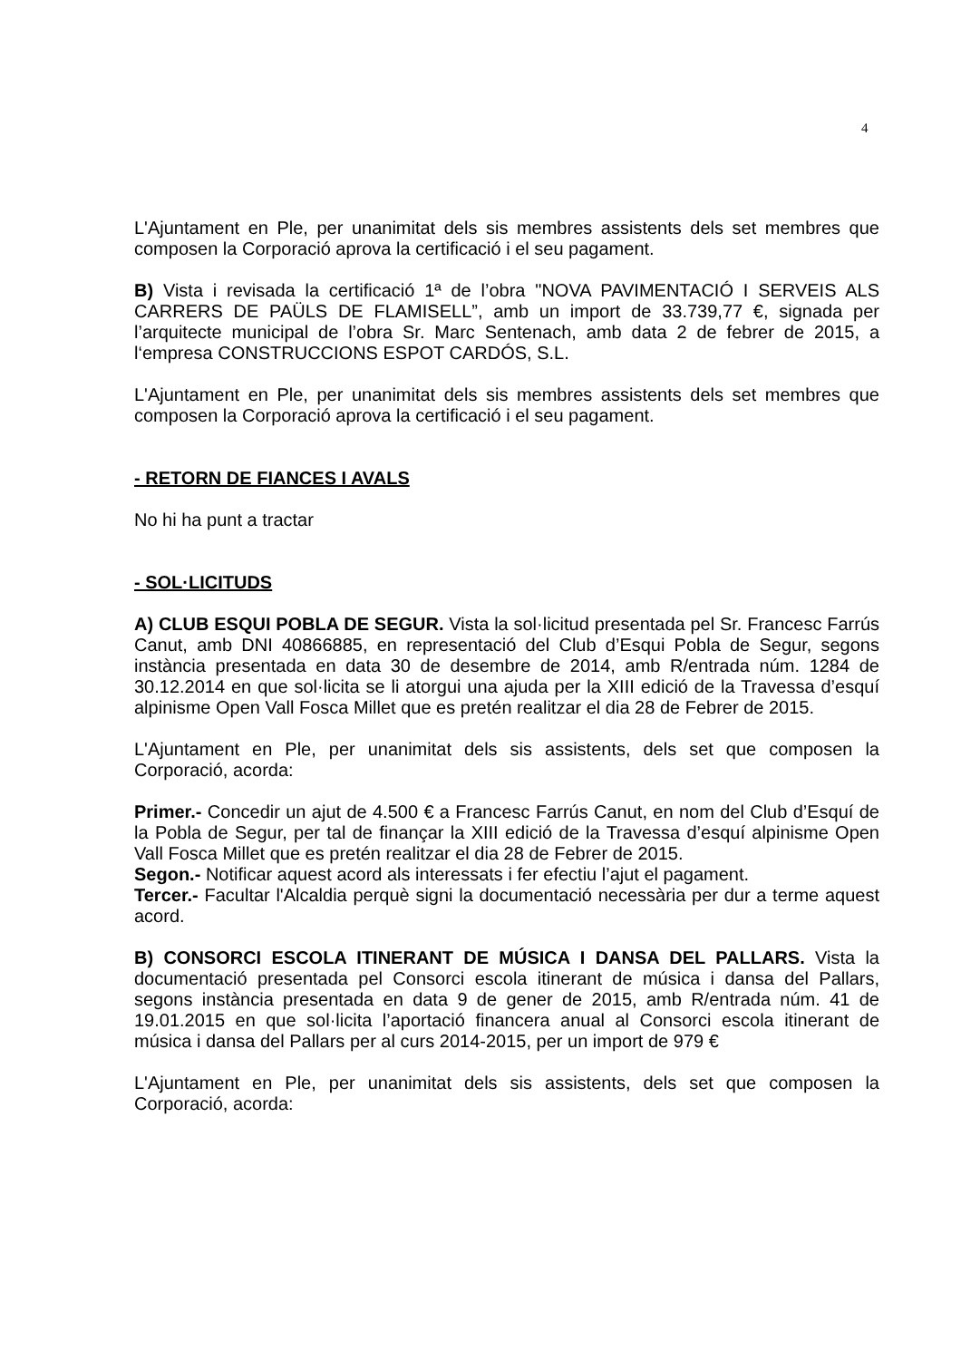4
L'Ajuntament en Ple, per unanimitat dels sis membres assistents dels set membres que composen la Corporació aprova la certificació i el seu pagament.
B) Vista i revisada la certificació 1ª de l’obra "NOVA PAVIMENTACIÓ I SERVEIS ALS CARRERS DE PAÜLS DE FLAMISELL”, amb un import de 33.739,77 €, signada per l’arquitecte municipal de l’obra Sr. Marc Sentenach, amb data 2 de febrer de 2015, a l‘empresa CONSTRUCCIONS ESPOT CARDÓS, S.L.
L'Ajuntament en Ple, per unanimitat dels sis membres assistents dels set membres que composen la Corporació aprova la certificació i el seu pagament.
- RETORN DE FIANCES I AVALS
No hi ha punt a tractar
- SOL·LICITUDS
A) CLUB ESQUI POBLA DE SEGUR. Vista la sol·licitud presentada pel Sr. Francesc Farrús Canut, amb DNI 40866885, en representació del Club d’Esqui Pobla de Segur, segons instància presentada en data 30 de desembre de 2014, amb R/entrada núm. 1284 de 30.12.2014 en que sol·licita se li atorgui una ajuda per la XIII edició de la Travessa d’esquí alpinisme Open Vall Fosca Millet que es pretén realitzar el dia 28 de Febrer de 2015.
L'Ajuntament en Ple, per unanimitat dels sis assistents, dels set que composen la Corporació, acorda:
Primer.- Concedir un ajut de 4.500 € a Francesc Farrús Canut, en nom del Club d’Esquí de la Pobla de Segur, per tal de finançar la XIII edició de la Travessa d’esquí alpinisme Open Vall Fosca Millet que es pretén realitzar el dia 28 de Febrer de 2015.
Segon.- Notificar aquest acord als interessats i fer efectiu l’ajut el pagament.
Tercer.- Facultar l'Alcaldia perquè signi la documentació necessària per dur a terme aquest acord.
B) CONSORCI ESCOLA ITINERANT DE MÚSICA I DANSA DEL PALLARS. Vista la documentació presentada pel Consorci escola itinerant de música i dansa del Pallars, segons instància presentada en data 9 de gener de 2015, amb R/entrada núm. 41 de 19.01.2015 en que sol·licita l’aportació financera anual al Consorci escola itinerant de música i dansa del Pallars per al curs 2014-2015, per un import de 979 €
L'Ajuntament en Ple, per unanimitat dels sis assistents, dels set que composen la Corporació, acorda: